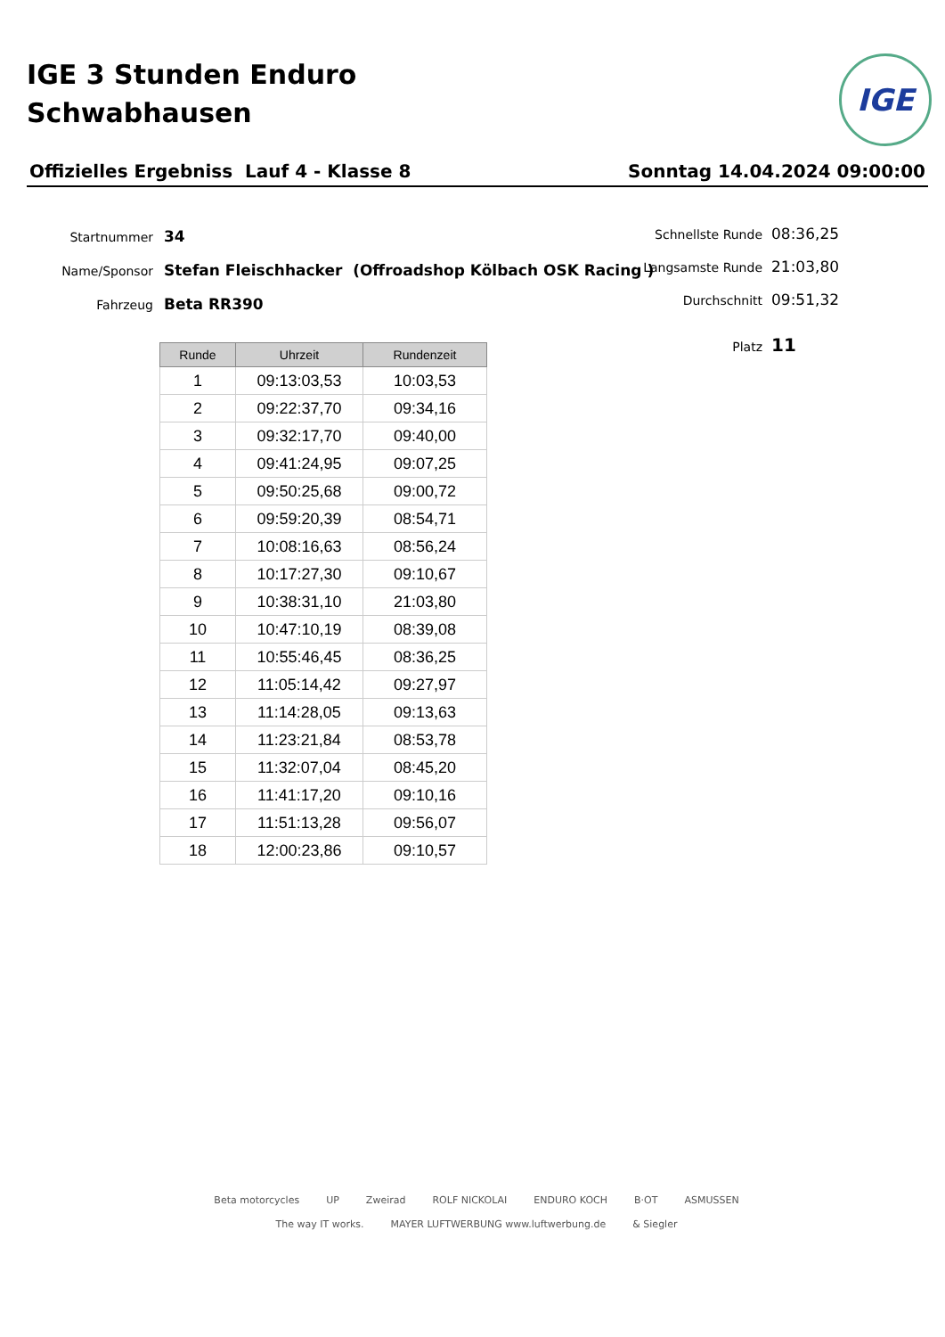IGE 3 Stunden Enduro
Schwabhausen
IGE
Offizielles Ergebniss Lauf 4 - Klasse 8 Sonntag 14.04.2024 09:00:00
Startnummer 34
Name/Sponsor Stefan Fleischhacker (Offroadshop Kölbach OSK Racing )
Fahrzeug Beta RR390
Schnellste Runde 08:36,25
Langsamste Runde 21:03,80
Durchschnitt 09:51,32
Platz 11
| Runde | Uhrzeit | Rundenzeit |
| --- | --- | --- |
| 1 | 09:13:03,53 | 10:03,53 |
| 2 | 09:22:37,70 | 09:34,16 |
| 3 | 09:32:17,70 | 09:40,00 |
| 4 | 09:41:24,95 | 09:07,25 |
| 5 | 09:50:25,68 | 09:00,72 |
| 6 | 09:59:20,39 | 08:54,71 |
| 7 | 10:08:16,63 | 08:56,24 |
| 8 | 10:17:27,30 | 09:10,67 |
| 9 | 10:38:31,10 | 21:03,80 |
| 10 | 10:47:10,19 | 08:39,08 |
| 11 | 10:55:46,45 | 08:36,25 |
| 12 | 11:05:14,42 | 09:27,97 |
| 13 | 11:14:28,05 | 09:13,63 |
| 14 | 11:23:21,84 | 08:53,78 |
| 15 | 11:32:07,04 | 08:45,20 |
| 16 | 11:41:17,20 | 09:10,16 |
| 17 | 11:51:13,28 | 09:56,07 |
| 18 | 12:00:23,86 | 09:10,57 |
Beta motorcycles UP Zweirad ROLF NICKOLAI ENDURO KOCH B·OT ASMUSSEN The way IT works. MAYER LUFTWERBUNG www.luftwerbung.de & Siegler